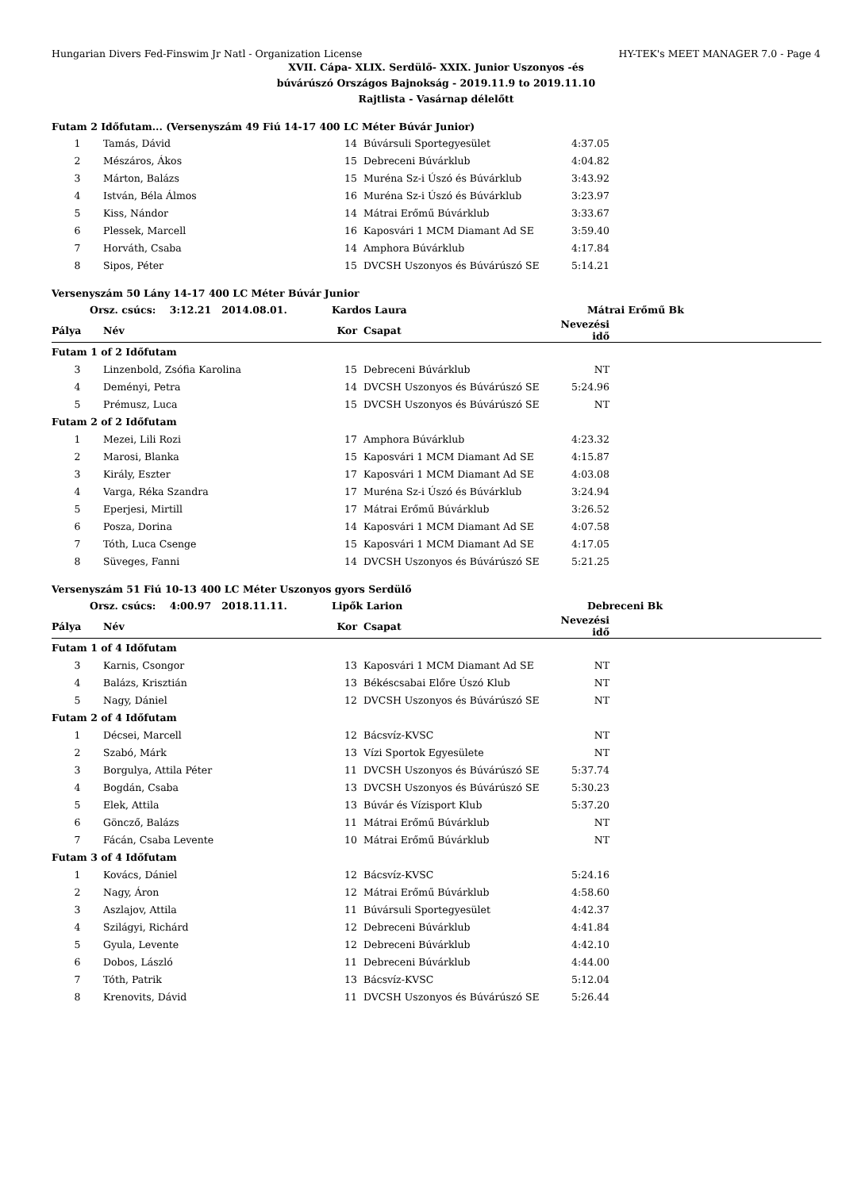Hungarian Divers Fed-Finswim Jr Natl - Organization License HY-TEK's MEET MANAGER 7.0 - Page 4
XVII. Cápa- XLIX. Serdülő- XXIX. Junior Uszonyos -és
búvárúszó Országos Bajnokság - 2019.11.9 to 2019.11.10
Rajtlista - Vasárnap délelőtt
| Futam 2 Időfutam... (Versenyszám 49 Fiú 14-17 400 LC Méter Búvár Junior) | | | | | |
| 1 | Tamás, Dávid | 14 | Búvársuli Sportegyesület | 4:37.05 | |
| 2 | Mészáros, Ákos | 15 | Debreceni Búvárklub | 4:04.82 | |
| 3 | Márton, Balázs | 15 | Muréna Sz-i Úszó és Búvárklub | 3:43.92 | |
| 4 | István, Béla Álmos | 16 | Muréna Sz-i Úszó és Búvárklub | 3:23.97 | |
| 5 | Kiss, Nándor | 14 | Mátrai Erőmű Búvárklub | 3:33.67 | |
| 6 | Plessek, Marcell | 16 | Kaposvári 1 MCM Diamant Ad SE | 3:59.40 | |
| 7 | Horváth, Csaba | 14 | Amphora Búvárklub | 4:17.84 | |
| 8 | Sipos, Péter | 15 | DVCSH Uszonyos és Búvárúszó SE | 5:14.21 | |
| Versenyszám 50 Lány 14-17 400 LC Méter Búvár Junior | | | | | |
| Orsz. csúcs: 3:12.21 2014.08.01. | | Kardos Laura | | Mátrai Erőmű Bk | |
| Pálya | Név | Kor | Csapat | Nevezési idő | |
| Futam 1 of 2 Időfutam | | | | | |
| 3 | Linzenbold, Zsófia Karolina | 15 | Debreceni Búvárklub | NT | |
| 4 | Deményi, Petra | 14 | DVCSH Uszonyos és Búvárúszó SE | 5:24.96 | |
| 5 | Prémusz, Luca | 15 | DVCSH Uszonyos és Búvárúszó SE | NT | |
| Futam 2 of 2 Időfutam | | | | | |
| 1 | Mezei, Lili Rozi | 17 | Amphora Búvárklub | 4:23.32 | |
| 2 | Marosi, Blanka | 15 | Kaposvári 1 MCM Diamant Ad SE | 4:15.87 | |
| 3 | Király, Eszter | 17 | Kaposvári 1 MCM Diamant Ad SE | 4:03.08 | |
| 4 | Varga, Réka Szandra | 17 | Muréna Sz-i Úszó és Búvárklub | 3:24.94 | |
| 5 | Eperjesi, Mirtill | 17 | Mátrai Erőmű Búvárklub | 3:26.52 | |
| 6 | Posza, Dorina | 14 | Kaposvári 1 MCM Diamant Ad SE | 4:07.58 | |
| 7 | Tóth, Luca Csenge | 15 | Kaposvári 1 MCM Diamant Ad SE | 4:17.05 | |
| 8 | Süveges, Fanni | 14 | DVCSH Uszonyos és Búvárúszó SE | 5:21.25 | |
| Versenyszám 51 Fiú 10-13 400 LC Méter Uszonyos gyors Serdülő | | | | | |
| Orsz. csúcs: 4:00.97 2018.11.11. | | Lipők Larion | | Debreceni Bk | |
| Pálya | Név | Kor | Csapat | Nevezési idő | |
| Futam 1 of 4 Időfutam | | | | | |
| 3 | Karnis, Csongor | 13 | Kaposvári 1 MCM Diamant Ad SE | NT | |
| 4 | Balázs, Krisztián | 13 | Békéscsabai Előre Úszó Klub | NT | |
| 5 | Nagy, Dániel | 12 | DVCSH Uszonyos és Búvárúszó SE | NT | |
| Futam 2 of 4 Időfutam | | | | | |
| 1 | Décsei, Marcell | 12 | Bácsvíz-KVSC | NT | |
| 2 | Szabó, Márk | 13 | Vízi Sportok Egyesülete | NT | |
| 3 | Borgulya, Attila Péter | 11 | DVCSH Uszonyos és Búvárúszó SE | 5:37.74 | |
| 4 | Bogdán, Csaba | 13 | DVCSH Uszonyos és Búvárúszó SE | 5:30.23 | |
| 5 | Elek, Attila | 13 | Búvár és Vízisport Klub | 5:37.20 | |
| 6 | Göncző, Balázs | 11 | Mátrai Erőmű Búvárklub | NT | |
| 7 | Fácán, Csaba Levente | 10 | Mátrai Erőmű Búvárklub | NT | |
| Futam 3 of 4 Időfutam | | | | | |
| 1 | Kovács, Dániel | 12 | Bácsvíz-KVSC | 5:24.16 | |
| 2 | Nagy, Áron | 12 | Mátrai Erőmű Búvárklub | 4:58.60 | |
| 3 | Aszlajov, Attila | 11 | Búvársuli Sportegyesület | 4:42.37 | |
| 4 | Szilágyi, Richárd | 12 | Debreceni Búvárklub | 4:41.84 | |
| 5 | Gyula, Levente | 12 | Debreceni Búvárklub | 4:42.10 | |
| 6 | Dobos, László | 11 | Debreceni Búvárklub | 4:44.00 | |
| 7 | Tóth, Patrik | 13 | Bácsvíz-KVSC | 5:12.04 | |
| 8 | Krenovits, Dávid | 11 | DVCSH Uszonyos és Búvárúszó SE | 5:26.44 | |